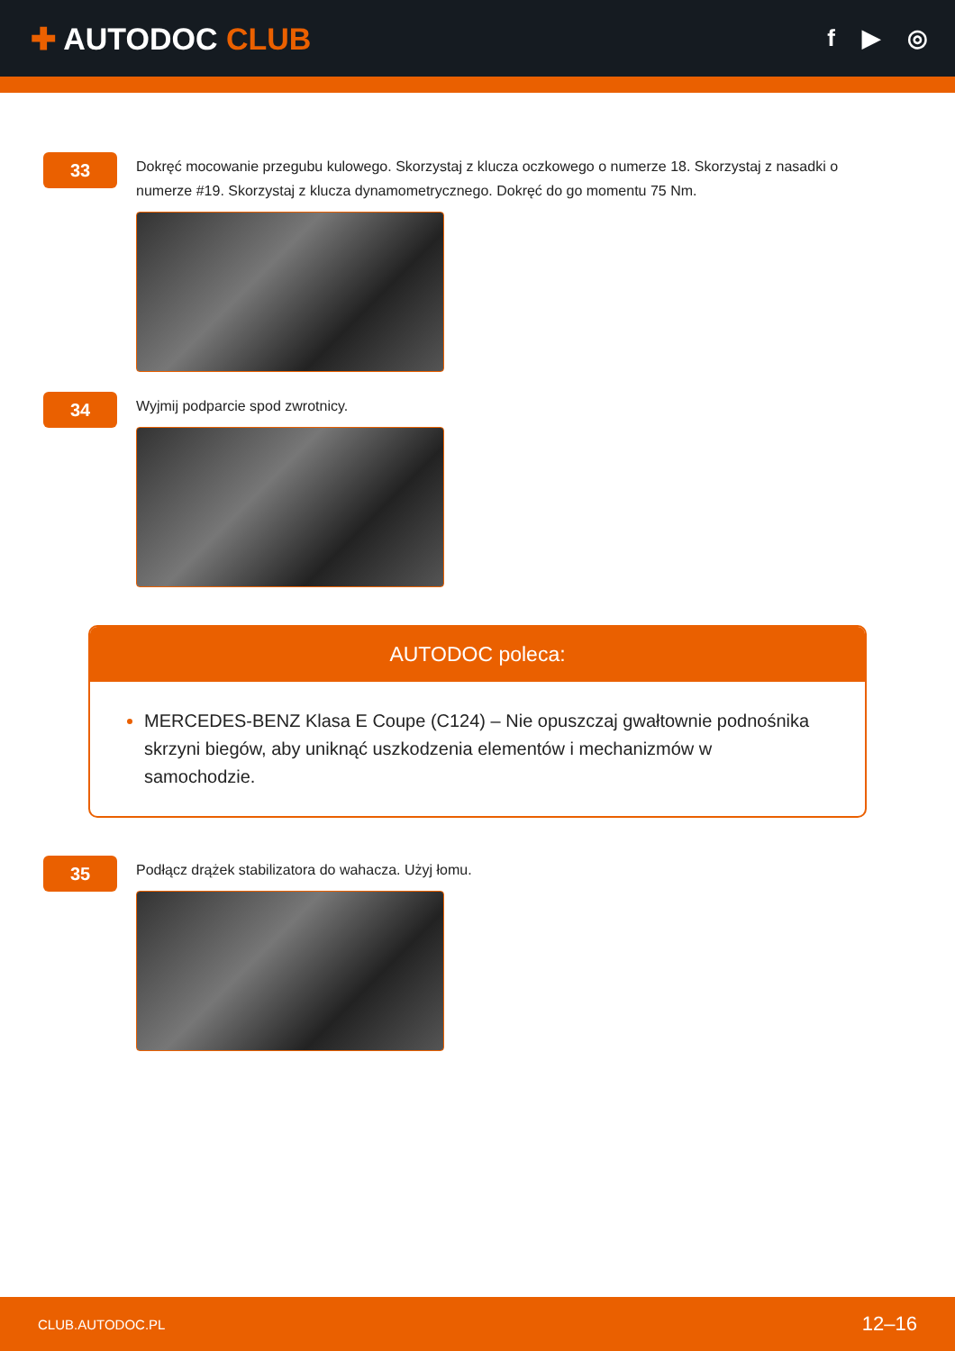✚ AUTODOC CLUB
f ▶ ◎
33
Dokręć mocowanie przegubu kulowego. Skorzystaj z klucza oczkowego o numerze 18. Skorzystaj z nasadki o numerze #19. Skorzystaj z klucza dynamometrycznego. Dokręć do go momentu 75 Nm.
34
Wyjmij podparcie spod zwrotnicy.
AUTODOC poleca:
MERCEDES-BENZ Klasa E Coupe (C124) – Nie opuszczaj gwałtownie podnośnika skrzyni biegów, aby uniknąć uszkodzenia elementów i mechanizmów w samochodzie.
35
Podłącz drążek stabilizatora do wahacza. Użyj łomu.
CLUB.AUTODOC.PL 12–16